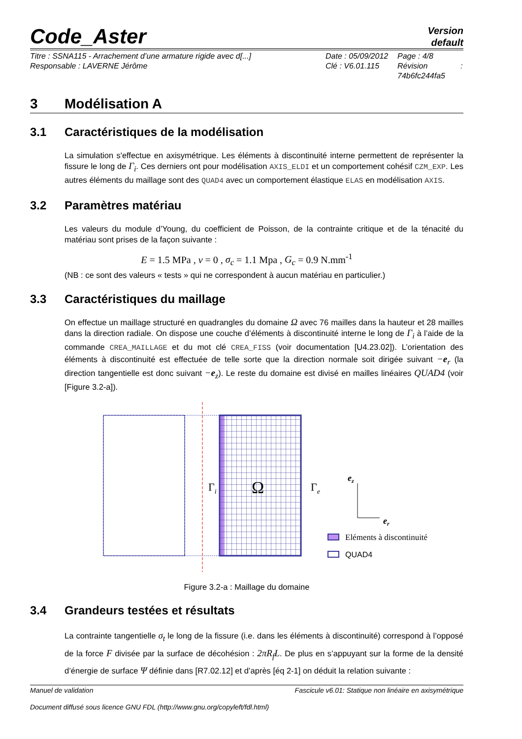Code_Aster
Version
default
Titre : SSNA115 - Arrachement d’une armature rigide avec d[...]
Responsable : LAVERNE Jérôme
Date : 05/09/2012
Clé : V6.01.115
Page : 4/8
Révision :
74b6fc244fa5
3 Modélisation A
3.1 Caractéristiques de la modélisation
La simulation s'effectue en axisymétrique. Les éléments à discontinuité interne permettent de représenter la fissure le long de Γ<sub>i</sub>. Ces derniers ont pour modélisation AXIS_ELDI et un comportement cohésif CZM_EXP. Les autres éléments du maillage sont des QUAD4 avec un comportement élastique ELAS en modélisation AXIS.
3.2 Paramètres matériau
Les valeurs du module d’Young, du coefficient de Poisson, de la contrainte critique et de la ténacité du matériau sont prises de la façon suivante :
E = 1.5 MPa , ν = 0 , σ<sub>c</sub> = 1.1 Mpa , G<sub>c</sub> = 0.9 N.mm<sup>-1</sup>
(NB : ce sont des valeurs « tests » qui ne correspondent à aucun matériau en particulier.)
3.3 Caractéristiques du maillage
On effectue un maillage structuré en quadrangles du domaine Ω avec 76 mailles dans la hauteur et 28 mailles dans la direction radiale. On dispose une couche d’éléments à discontinuité interne le long de Γ<sub>i</sub> à l’aide de la commande CREA_MAILLAGE et du mot clé CREA_FISS (voir documentation [U4.23.02]). L’orientation des éléments à discontinuité est effectuée de telle sorte que la direction normale soit dirigée suivant −e<sub>r</sub> (la direction tangentielle est donc suivant −e<sub>z</sub>). Le reste du domaine est divisé en mailles linéaires QUAD4 (voir [Figure 3.2-a]).
Γi
Ω
Γe
ez
er
Eléments à discontinuité
QUAD4
Figure 3.2-a : Maillage du domaine
3.4 Grandeurs testées et résultats
La contrainte tangentielle σ<sub>t</sub> le long de la fissure (i.e. dans les éléments à discontinuité) correspond à l’opposé de la force F divisée par la surface de décohésion : 2πR<sub>f</sub>L. De plus en s’appuyant sur la forme de la densité d’énergie de surface Ψ définie dans [R7.02.12] et d’après [éq 2-1] on déduit la relation suivante :
Manuel de validation Fascicule v6.01: Statique non linéaire en axisymétrique
Document diffusé sous licence GNU FDL (http://www.gnu.org/copyleft/fdl.html)